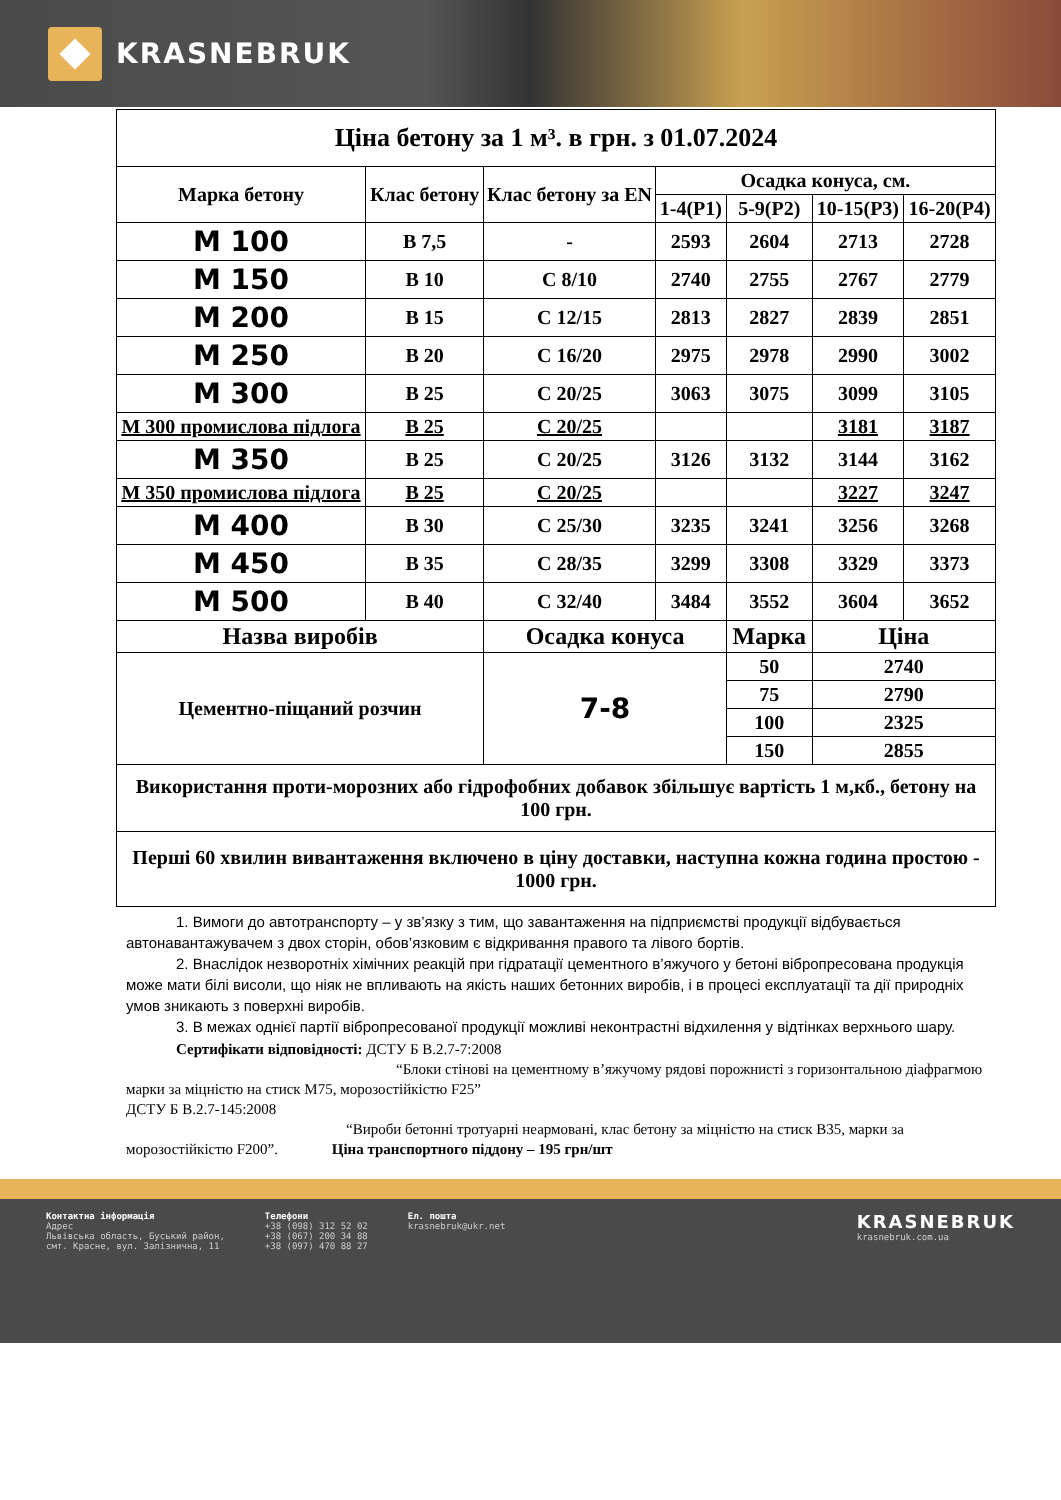KRASNEBRUK
| Ціна бетону за 1 м³. в грн. з 01.07.2024 | | | | | | |
| Марка бетону | Клас бетону | Клас бетону за EN | Осадка конуса, см. | | | |
| | | | 1-4(P1) | 5-9(P2) | 10-15(P3) | 16-20(P4) |
| М 100 | B 7,5 | - | 2593 | 2604 | 2713 | 2728 |
| М 150 | B 10 | C 8/10 | 2740 | 2755 | 2767 | 2779 |
| М 200 | B 15 | C 12/15 | 2813 | 2827 | 2839 | 2851 |
| М 250 | B 20 | C 16/20 | 2975 | 2978 | 2990 | 3002 |
| М 300 | B 25 | C 20/25 | 3063 | 3075 | 3099 | 3105 |
| М 300 промислова підлога | B 25 | C 20/25 | | | 3181 | 3187 |
| М 350 | B 25 | C 20/25 | 3126 | 3132 | 3144 | 3162 |
| М 350 промислова підлога | B 25 | C 20/25 | | | 3227 | 3247 |
| М 400 | B 30 | C 25/30 | 3235 | 3241 | 3256 | 3268 |
| М 450 | B 35 | C 28/35 | 3299 | 3308 | 3329 | 3373 |
| М 500 | B 40 | C 32/40 | 3484 | 3552 | 3604 | 3652 |
| Назва виробів | | Осадка конуса | | Марка | Ціна | |
| Цементно-піщаний розчин | | 7-8 | | 50 | 2740 | |
| | | | | 75 | 2790 | |
| | | | | 100 | 2325 | |
| | | | | 150 | 2855 | |
| Використання проти-морозних або гідрофобних добавок збільшує вартість 1 м,кб., бетону на 100 грн. | | | | | | |
| Перші 60 хвилин вивантаження включено в ціну доставки, наступна кожна година простою - 1000 грн. | | | | | | |
1. Вимоги до автотранспорту – у зв’язку з тим, що завантаження на підприємстві продукції відбувається автонавантажувачем з двох сторін, обов’язковим є відкривання правого та лівого бортів.
2. Внаслідок незворотніх хімічних реакцій при гідратації цементного в’яжучого у бетоні вібропресована продукція може мати білі висоли, що ніяк не впливають на якість наших бетонних виробів, і в процесі експлуатації та дії природніх умов зникають з поверхні виробів.
3. В межах однієї партії вібропресованої продукції можливі неконтрастні відхилення у відтінках верхнього шару.
Сертифікати відповідності: ДСТУ Б В.2.7-7:2008
“Блоки стінові на цементному в’яжучому рядові порожнисті з горизонтальною діафрагмою марки за міцністю на стиск М75, морозостійкістю F25”
ДСТУ Б В.2.7-145:2008
“Вироби бетонні тротуарні неармовані, клас бетону за міцністю на стиск В35, марки за морозостійкістю F200”. Ціна транспортного піддону – 195 грн/шт
Контактна інформація
Адрес
Львівська область, Буський район,
смт. Красне, вул. Залізнична, 11
Телефони
+38 (098) 312 52 02
+38 (067) 200 34 88
+38 (097) 470 88 27
Ел. пошта
krasnebruk@ukr.net
KRASNEBRUK
krasnebruk.com.ua